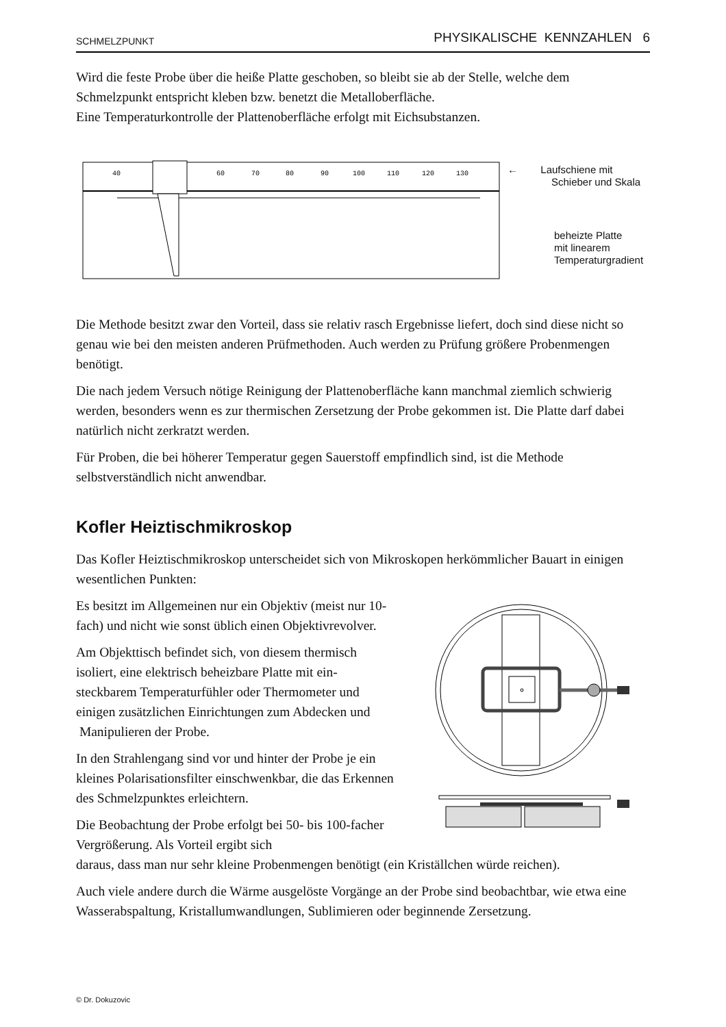SCHMELZPUNKT PHYSIKALISCHE KENNZAHLEN 6
Wird die feste Probe über die heiße Platte geschoben, so bleibt sie ab der Stelle, welche dem Schmelzpunkt entspricht kleben bzw. benetzt die Metalloberfläche.
Eine Temperaturkontrolle der Plattenoberfläche erfolgt mit Eichsubstanzen.
40
60
70
80
90
100
110
120
130
← Laufschiene mit
Schieber und Skala
beheizte Platte
mit linearem
Temperaturgradient
Die Methode besitzt zwar den Vorteil, dass sie relativ rasch Ergebnisse liefert, doch sind diese nicht so genau wie bei den meisten anderen Prüfmethoden. Auch werden zu Prüfung größere Probenmengen benötigt.
Die nach jedem Versuch nötige Reinigung der Plattenoberfläche kann manchmal ziemlich schwierig werden, besonders wenn es zur thermischen Zersetzung der Probe gekommen ist. Die Platte darf dabei natürlich nicht zerkratzt werden.
Für Proben, die bei höherer Temperatur gegen Sauerstoff empfindlich sind, ist die Methode selbstverständlich nicht anwendbar.
Kofler Heiztischmikroskop
Das Kofler Heiztischmikroskop unterscheidet sich von Mikroskopen herkömmlicher Bauart in einigen wesentlichen Punkten:
Es besitzt im Allgemeinen nur ein Objektiv (meist nur 10-fach) und nicht wie sonst üblich einen Objektivrevolver.
Am Objekttisch befindet sich, von diesem thermisch isoliert, eine elektrisch beheizbare Platte mit ein-steckbarem Temperaturfühler oder Thermometer und einigen zusätzlichen Einrichtungen zum Abdecken und Manipulieren der Probe.
In den Strahlengang sind vor und hinter der Probe je ein kleines Polarisationsfilter einschwenkbar, die das Erkennen des Schmelzpunktes erleichtern.
Die Beobachtung der Probe erfolgt bei 50- bis 100-facher Vergrößerung. Als Vorteil ergibt sich
daraus, dass man nur sehr kleine Probenmengen benötigt (ein Kriställchen würde reichen).
Auch viele andere durch die Wärme ausgelöste Vorgänge an der Probe sind beobachtbar, wie etwa eine Wasserabspaltung, Kristallumwandlungen, Sublimieren oder beginnende Zersetzung.
© Dr. Dokuzovic